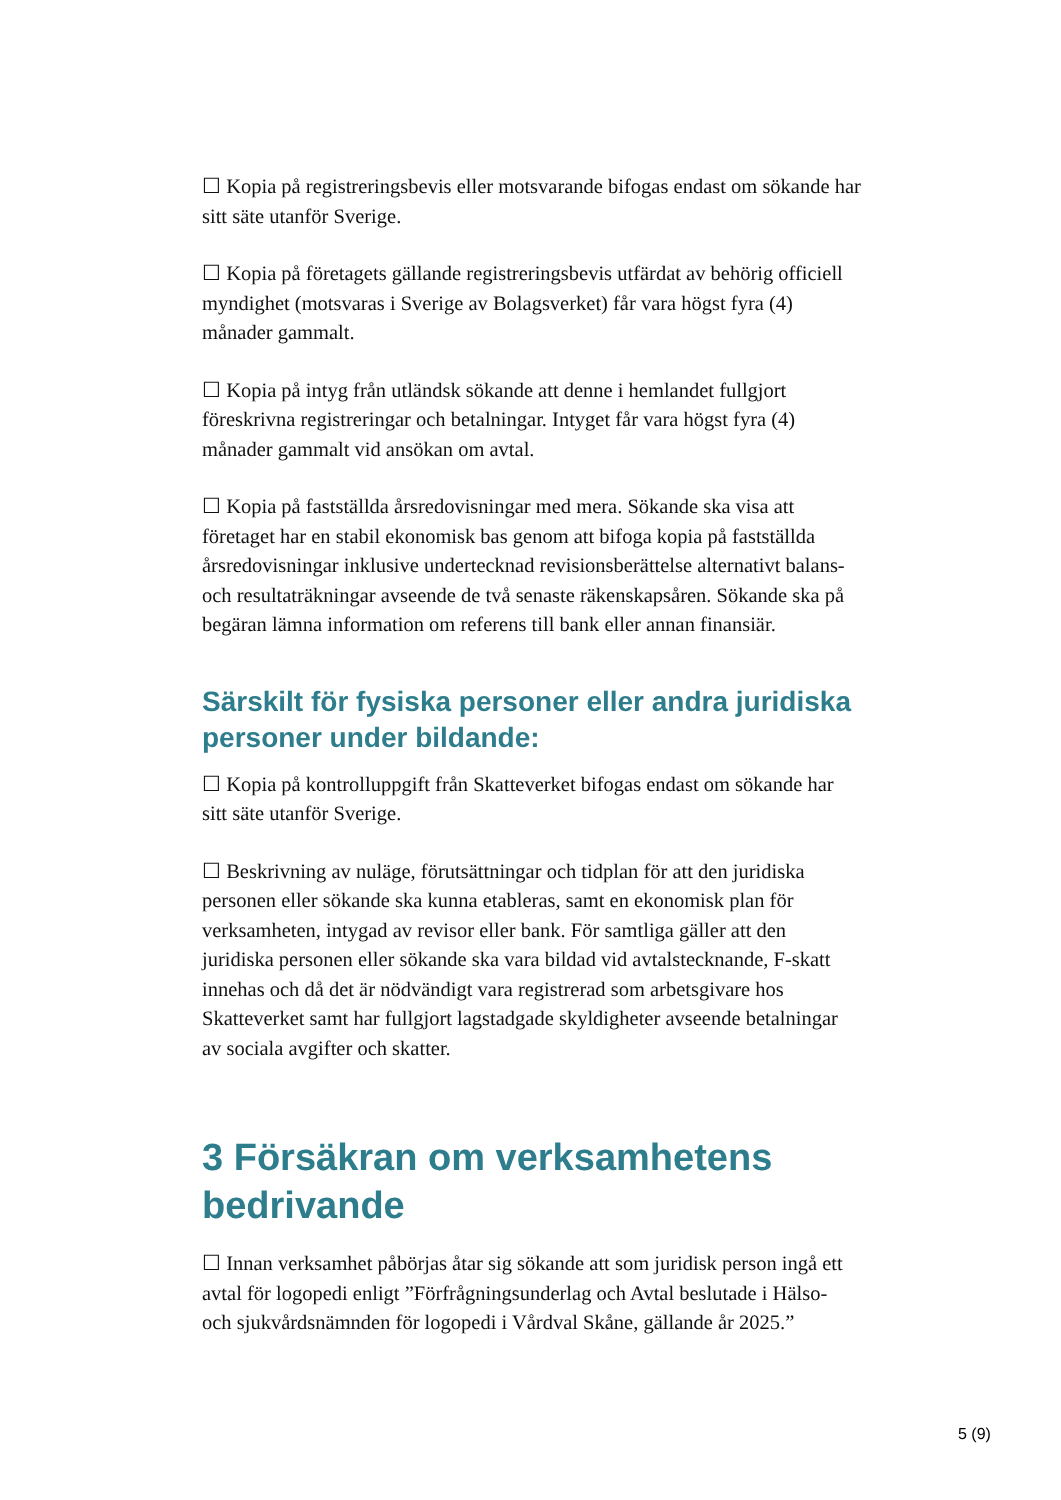☐ Kopia på registreringsbevis eller motsvarande bifogas endast om sökande har sitt säte utanför Sverige.
☐ Kopia på företagets gällande registreringsbevis utfärdat av behörig officiell myndighet (motsvaras i Sverige av Bolagsverket) får vara högst fyra (4) månader gammalt.
☐ Kopia på intyg från utländsk sökande att denne i hemlandet fullgjort föreskrivna registreringar och betalningar. Intyget får vara högst fyra (4) månader gammalt vid ansökan om avtal.
☐ Kopia på fastställda årsredovisningar med mera. Sökande ska visa att företaget har en stabil ekonomisk bas genom att bifoga kopia på fastställda årsredovisningar inklusive undertecknad revisionsberättelse alternativt balans- och resultaträkningar avseende de två senaste räkenskapsåren. Sökande ska på begäran lämna information om referens till bank eller annan finansiär.
Särskilt för fysiska personer eller andra juridiska personer under bildande:
☐ Kopia på kontrolluppgift från Skatteverket bifogas endast om sökande har sitt säte utanför Sverige.
☐ Beskrivning av nuläge, förutsättningar och tidplan för att den juridiska personen eller sökande ska kunna etableras, samt en ekonomisk plan för verksamheten, intygad av revisor eller bank. För samtliga gäller att den juridiska personen eller sökande ska vara bildad vid avtalstecknande, F-skatt innehas och då det är nödvändigt vara registrerad som arbetsgivare hos Skatteverket samt har fullgjort lagstadgade skyldigheter avseende betalningar av sociala avgifter och skatter.
3 Försäkran om verksamhetens bedrivande
☐ Innan verksamhet påbörjas åtar sig sökande att som juridisk person ingå ett avtal för logopedi enligt ”Förfrågningsunderlag och Avtal beslutade i Hälso- och sjukvårdsnämnden för logopedi i Vårdval Skåne, gällande år 2025.”
5 (9)